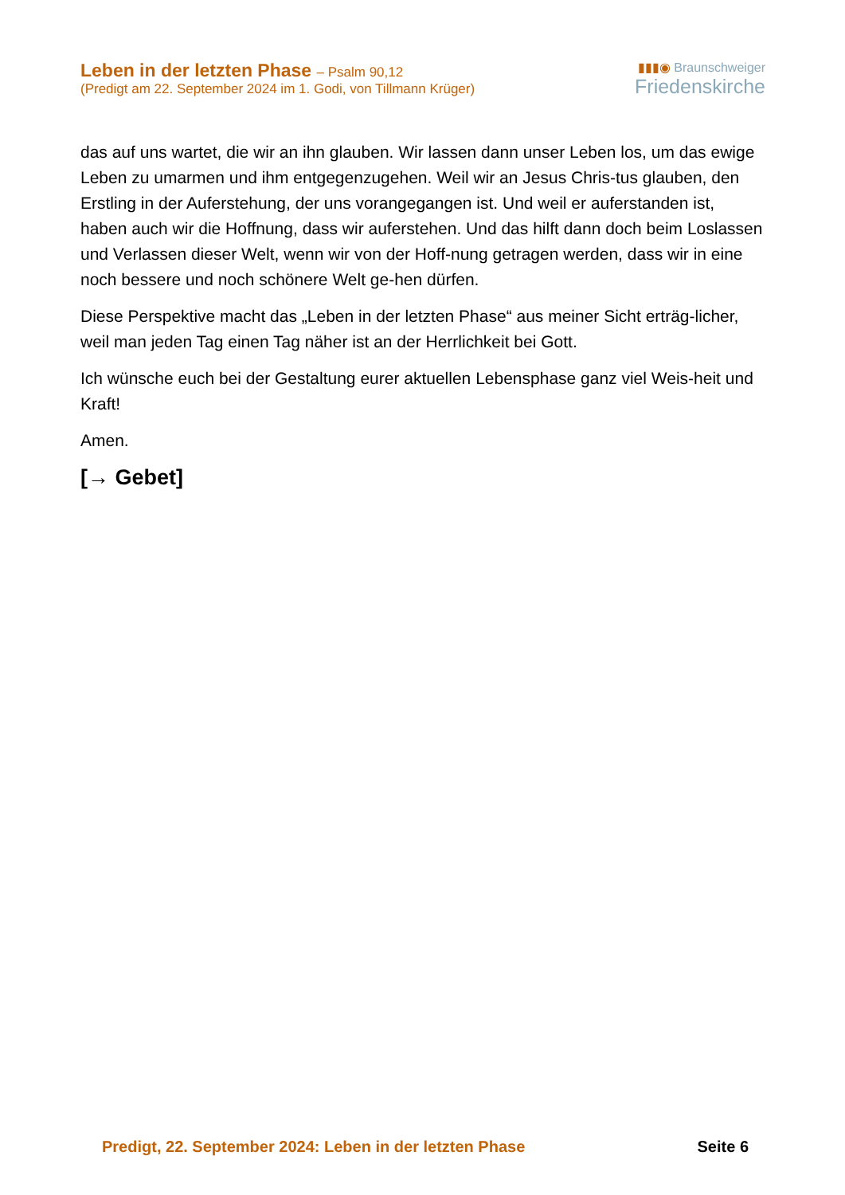Leben in der letzten Phase – Psalm 90,12
(Predigt am 22. September 2024 im 1. Godi, von Tillmann Krüger)
▮▮▮◉ Braunschweiger
Friedenskirche
das auf uns wartet, die wir an ihn glauben. Wir lassen dann unser Leben los, um das ewige Leben zu umarmen und ihm entgegenzugehen. Weil wir an Jesus Chris-tus glauben, den Erstling in der Auferstehung, der uns vorangegangen ist. Und weil er auferstanden ist, haben auch wir die Hoffnung, dass wir auferstehen. Und das hilft dann doch beim Loslassen und Verlassen dieser Welt, wenn wir von der Hoff-nung getragen werden, dass wir in eine noch bessere und noch schönere Welt ge-hen dürfen.
Diese Perspektive macht das „Leben in der letzten Phase“ aus meiner Sicht erträg-licher, weil man jeden Tag einen Tag näher ist an der Herrlichkeit bei Gott.
Ich wünsche euch bei der Gestaltung eurer aktuellen Lebensphase ganz viel Weis-heit und Kraft!
Amen.
[→ Gebet]
Predigt, 22. September 2024: Leben in der letzten Phase Seite 6